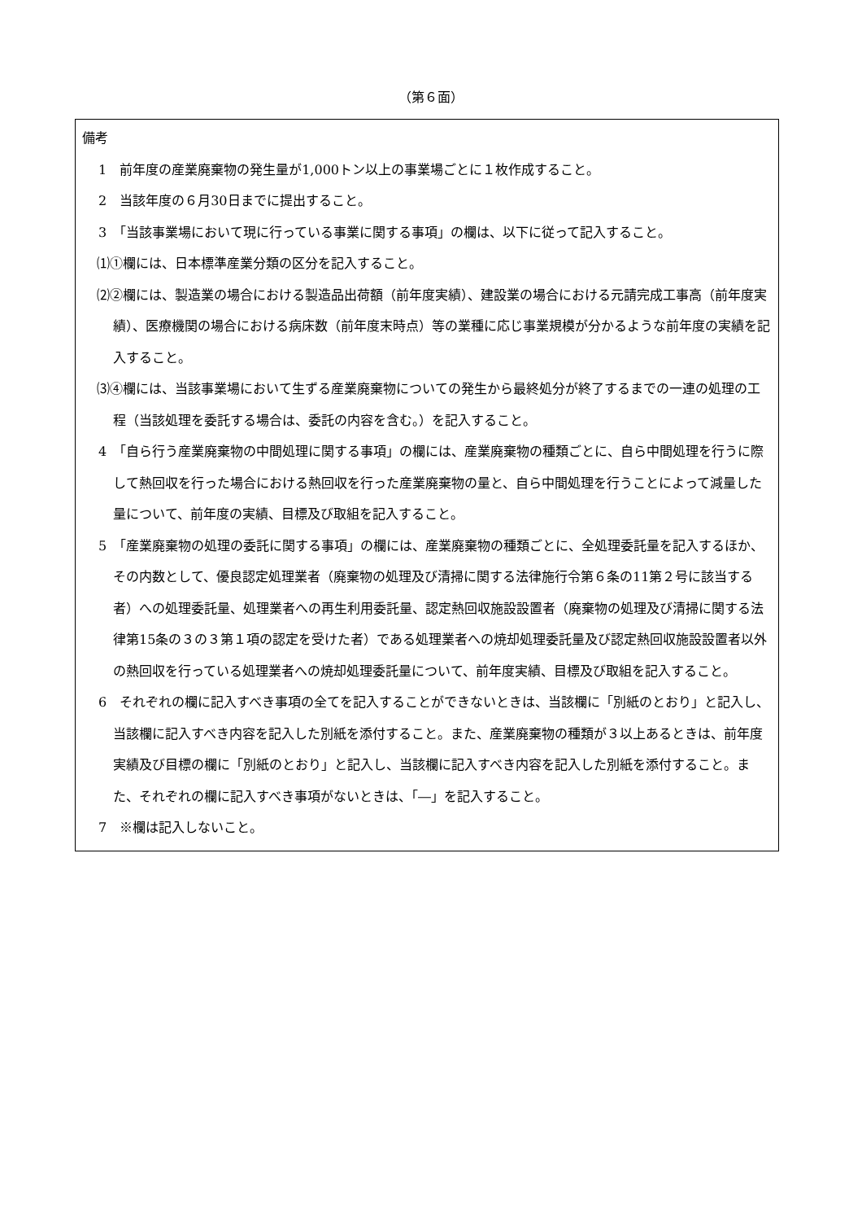（第６面）
備考
1　前年度の産業廃棄物の発生量が1,000トン以上の事業場ごとに１枚作成すること。
2　当該年度の６月30日までに提出すること。
3　「当該事業場において現に行っている事業に関する事項」の欄は、以下に従って記入すること。
⑴①欄には、日本標準産業分類の区分を記入すること。
⑵②欄には、製造業の場合における製造品出荷額（前年度実績）、建設業の場合における元請完成工事高（前年度実績）、医療機関の場合における病床数（前年度末時点）等の業種に応じ事業規模が分かるような前年度の実績を記入すること。
⑶④欄には、当該事業場において生ずる産業廃棄物についての発生から最終処分が終了するまでの一連の処理の工程（当該処理を委託する場合は、委託の内容を含む。）を記入すること。
4　「自ら行う産業廃棄物の中間処理に関する事項」の欄には、産業廃棄物の種類ごとに、自ら中間処理を行うに際して熱回収を行った場合における熱回収を行った産業廃棄物の量と、自ら中間処理を行うことによって減量した量について、前年度の実績、目標及び取組を記入すること。
5　「産業廃棄物の処理の委託に関する事項」の欄には、産業廃棄物の種類ごとに、全処理委託量を記入するほか、その内数として、優良認定処理業者（廃棄物の処理及び清掃に関する法律施行令第６条の11第２号に該当する者）への処理委託量、処理業者への再生利用委託量、認定熱回収施設設置者（廃棄物の処理及び清掃に関する法律第15条の３の３第１項の認定を受けた者）である処理業者への焼却処理委託量及び認定熱回収施設設置者以外の熱回収を行っている処理業者への焼却処理委託量について、前年度実績、目標及び取組を記入すること。
6　それぞれの欄に記入すべき事項の全てを記入することができないときは、当該欄に「別紙のとおり」と記入し、当該欄に記入すべき内容を記入した別紙を添付すること。また、産業廃棄物の種類が３以上あるときは、前年度実績及び目標の欄に「別紙のとおり」と記入し、当該欄に記入すべき内容を記入した別紙を添付すること。また、それぞれの欄に記入すべき事項がないときは、「―」を記入すること。
7　※欄は記入しないこと。